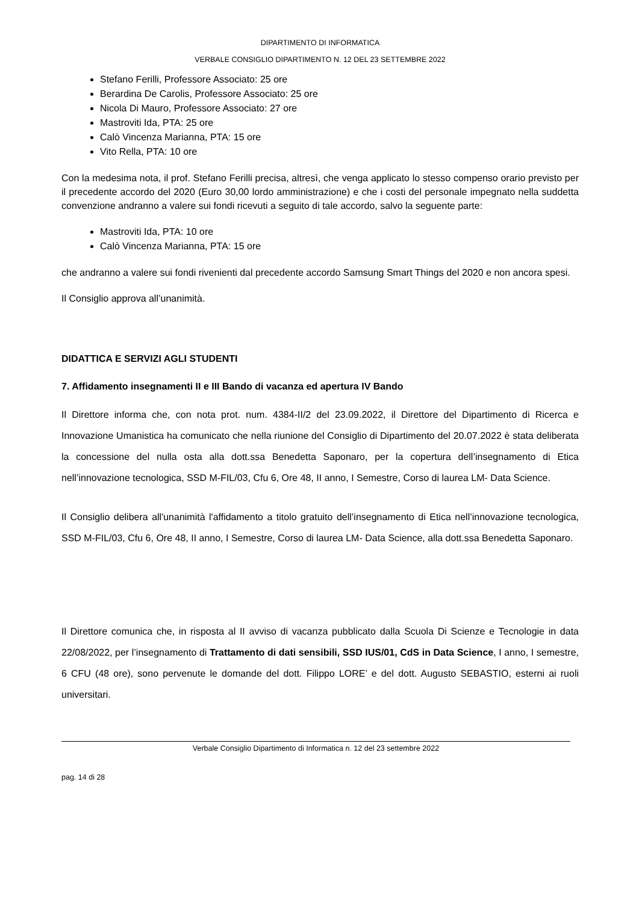DIPARTIMENTO DI INFORMATICA
VERBALE CONSIGLIO DIPARTIMENTO N. 12 DEL 23 SETTEMBRE 2022
Stefano Ferilli, Professore Associato: 25 ore
Berardina De Carolis, Professore Associato: 25 ore
Nicola Di Mauro, Professore Associato: 27 ore
Mastroviti Ida, PTA: 25 ore
Calò Vincenza Marianna, PTA: 15 ore
Vito Rella, PTA: 10 ore
Con la medesima nota, il prof. Stefano Ferilli precisa, altresì, che venga applicato lo stesso compenso orario previsto per il precedente accordo del 2020 (Euro 30,00 lordo amministrazione) e che i costi del personale impegnato nella suddetta convenzione andranno a valere sui fondi ricevuti a seguito di tale accordo, salvo la seguente parte:
Mastroviti Ida, PTA: 10 ore
Calò Vincenza Marianna, PTA: 15 ore
che andranno a valere sui fondi rivenienti dal precedente accordo Samsung Smart Things del 2020 e non ancora spesi.
Il Consiglio approva all’unanimità.
DIDATTICA E SERVIZI AGLI STUDENTI
7. Affidamento insegnamenti II e III Bando di vacanza ed apertura IV Bando
Il Direttore informa che, con nota prot. num. 4384-II/2 del 23.09.2022, il Direttore del Dipartimento di Ricerca e Innovazione Umanistica ha comunicato che nella riunione del Consiglio di Dipartimento del 20.07.2022 è stata deliberata la concessione del nulla osta alla dott.ssa Benedetta Saponaro, per la copertura dell’insegnamento di Etica nell’innovazione tecnologica, SSD M-FIL/03, Cfu 6, Ore 48, II anno, I Semestre, Corso di laurea LM- Data Science.
Il Consiglio delibera all'unanimità l'affidamento a titolo gratuito dell’insegnamento di Etica nell’innovazione tecnologica, SSD M-FIL/03, Cfu 6, Ore 48, II anno, I Semestre, Corso di laurea LM- Data Science, alla dott.ssa Benedetta Saponaro.
Il Direttore comunica che, in risposta al II avviso di vacanza pubblicato dalla Scuola Di Scienze e Tecnologie in data 22/08/2022, per l’insegnamento di Trattamento di dati sensibili, SSD IUS/01, CdS in Data Science, I anno, I semestre, 6 CFU (48 ore), sono pervenute le domande del dott. Filippo LORE’ e del dott. Augusto SEBASTIO, esterni ai ruoli universitari.
Verbale Consiglio Dipartimento di Informatica n. 12 del 23 settembre 2022
pag. 14 di 28